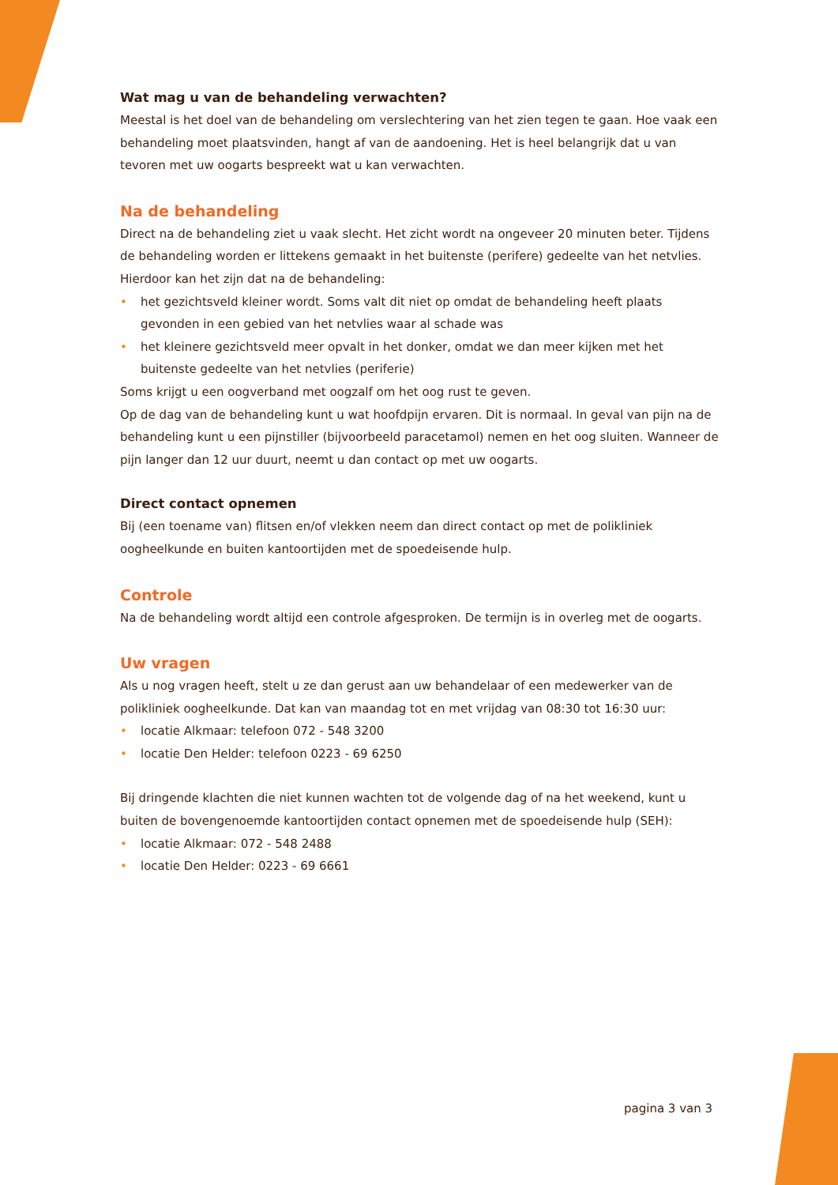Wat mag u van de behandeling verwachten?
Meestal is het doel van de behandeling om verslechtering van het zien tegen te gaan. Hoe vaak een behandeling moet plaatsvinden, hangt af van de aandoening. Het is heel belangrijk dat u van tevoren met uw oogarts bespreekt wat u kan verwachten.
Na de behandeling
Direct na de behandeling ziet u vaak slecht. Het zicht wordt na ongeveer 20 minuten beter. Tijdens de behandeling worden er littekens gemaakt in het buitenste (perifere) gedeelte van het netvlies. Hierdoor kan het zijn dat na de behandeling:
• het gezichtsveld kleiner wordt. Soms valt dit niet op omdat de behandeling heeft plaats gevonden in een gebied van het netvlies waar al schade was
• het kleinere gezichtsveld meer opvalt in het donker, omdat we dan meer kijken met het buitenste gedeelte van het netvlies (periferie)
Soms krijgt u een oogverband met oogzalf om het oog rust te geven.
Op de dag van de behandeling kunt u wat hoofdpijn ervaren. Dit is normaal. In geval van pijn na de behandeling kunt u een pijnstiller (bijvoorbeeld paracetamol) nemen en het oog sluiten. Wanneer de pijn langer dan 12 uur duurt, neemt u dan contact op met uw oogarts.
Direct contact opnemen
Bij (een toename van) flitsen en/of vlekken neem dan direct contact op met de polikliniek oogheelkunde en buiten kantoortijden met de spoedeisende hulp.
Controle
Na de behandeling wordt altijd een controle afgesproken. De termijn is in overleg met de oogarts.
Uw vragen
Als u nog vragen heeft, stelt u ze dan gerust aan uw behandelaar of een medewerker van de polikliniek oogheelkunde. Dat kan van maandag tot en met vrijdag van 08:30 tot 16:30 uur:
• locatie Alkmaar: telefoon 072 - 548 3200
• locatie Den Helder: telefoon 0223 - 69 6250
Bij dringende klachten die niet kunnen wachten tot de volgende dag of na het weekend, kunt u buiten de bovengenoemde kantoortijden contact opnemen met de spoedeisende hulp (SEH):
• locatie Alkmaar: 072 - 548 2488
• locatie Den Helder: 0223 - 69 6661
pagina 3 van 3